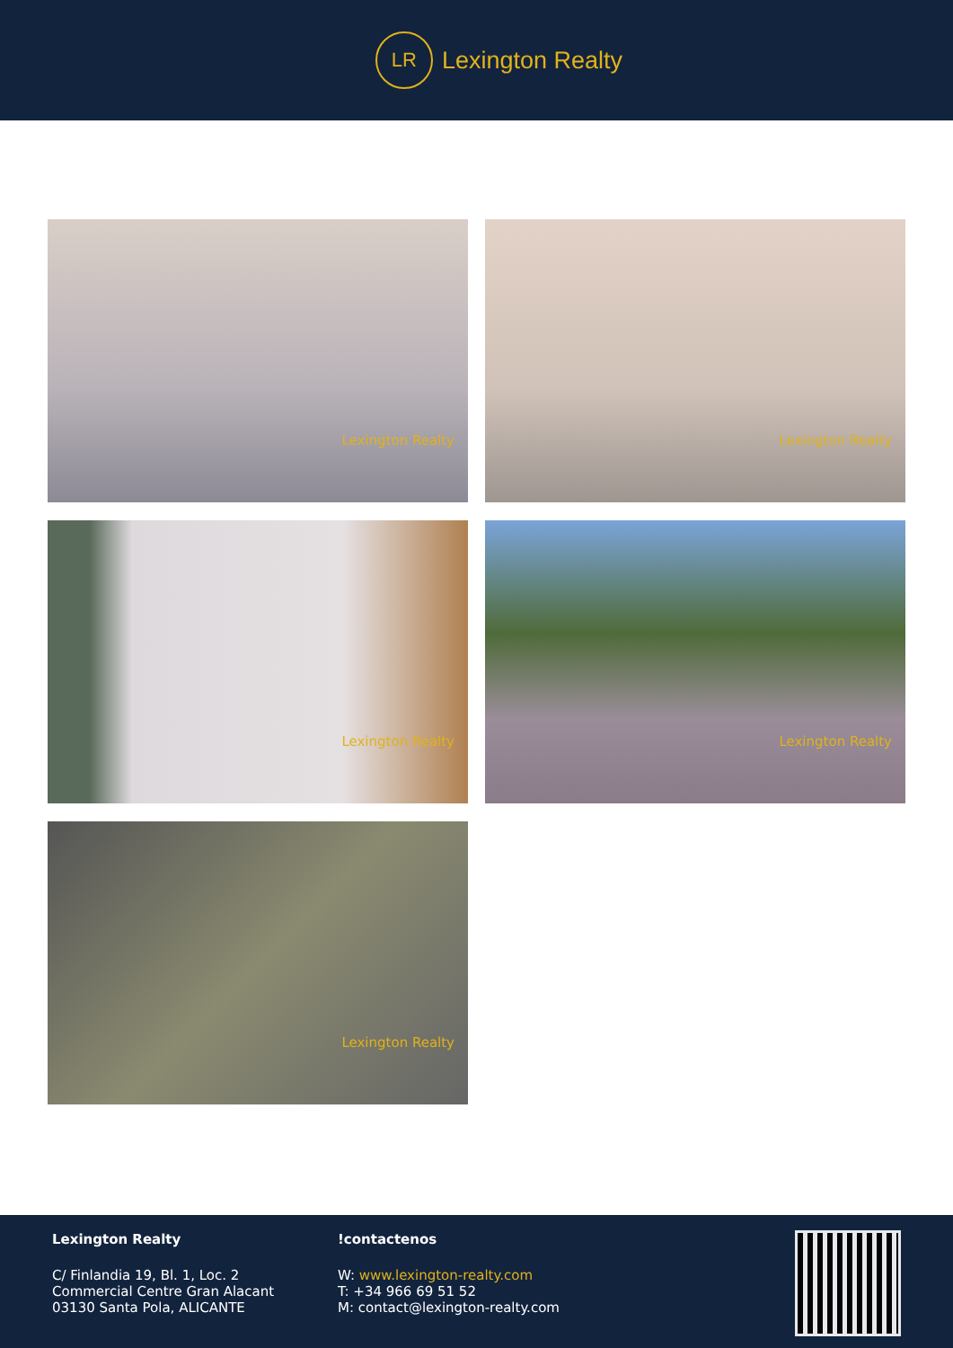LR
Lexington Realty
Lexington Realty
Lexington Realty
Lexington Realty
Lexington Realty
Lexington Realty
Lexington Realty
C/ Finlandia 19, Bl. 1, Loc. 2
Commercial Centre Gran Alacant
03130 Santa Pola, ALICANTE
!contactenos
W: www.lexington-realty.com
T: +34 966 69 51 52
M: contact@lexington-realty.com